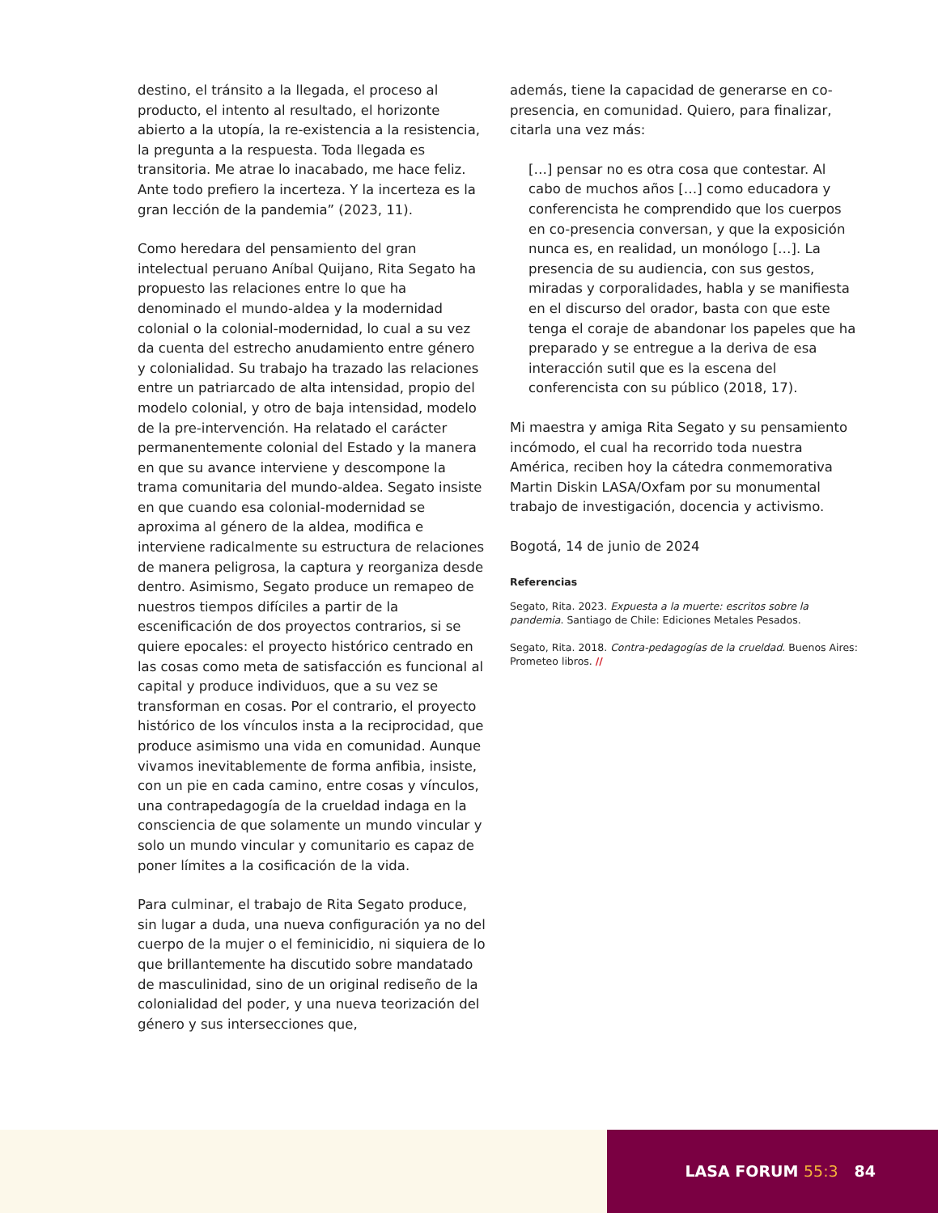destino, el tránsito a la llegada, el proceso al producto, el intento al resultado, el horizonte abierto a la utopía, la re-existencia a la resistencia, la pregunta a la respuesta. Toda llegada es transitoria. Me atrae lo inacabado, me hace feliz. Ante todo prefiero la incerteza. Y la incerteza es la gran lección de la pandemia” (2023, 11).
Como heredara del pensamiento del gran intelectual peruano Aníbal Quijano, Rita Segato ha propuesto las relaciones entre lo que ha denominado el mundo-aldea y la modernidad colonial o la colonial-modernidad, lo cual a su vez da cuenta del estrecho anudamiento entre género y colonialidad. Su trabajo ha trazado las relaciones entre un patriarcado de alta intensidad, propio del modelo colonial, y otro de baja intensidad, modelo de la pre-intervención. Ha relatado el carácter permanentemente colonial del Estado y la manera en que su avance interviene y descompone la trama comunitaria del mundo-aldea. Segato insiste en que cuando esa colonial-modernidad se aproxima al género de la aldea, modifica e interviene radicalmente su estructura de relaciones de manera peligrosa, la captura y reorganiza desde dentro. Asimismo, Segato produce un remapeo de nuestros tiempos difíciles a partir de la escenificación de dos proyectos contrarios, si se quiere epocales: el proyecto histórico centrado en las cosas como meta de satisfacción es funcional al capital y produce individuos, que a su vez se transforman en cosas. Por el contrario, el proyecto histórico de los vínculos insta a la reciprocidad, que produce asimismo una vida en comunidad. Aunque vivamos inevitablemente de forma anfibia, insiste, con un pie en cada camino, entre cosas y vínculos, una contrapedagogía de la crueldad indaga en la consciencia de que solamente un mundo vincular y solo un mundo vincular y comunitario es capaz de poner límites a la cosificación de la vida.
Para culminar, el trabajo de Rita Segato produce, sin lugar a duda, una nueva configuración ya no del cuerpo de la mujer o el feminicidio, ni siquiera de lo que brillantemente ha discutido sobre mandatado de masculinidad, sino de un original rediseño de la colonialidad del poder, y una nueva teorización del género y sus intersecciones que,
además, tiene la capacidad de generarse en co-presencia, en comunidad. Quiero, para finalizar, citarla una vez más:
[…] pensar no es otra cosa que contestar. Al cabo de muchos años […] como educadora y conferencista he comprendido que los cuerpos en co-presencia conversan, y que la exposición nunca es, en realidad, un monólogo […]. La presencia de su audiencia, con sus gestos, miradas y corporalidades, habla y se manifiesta en el discurso del orador, basta con que este tenga el coraje de abandonar los papeles que ha preparado y se entregue a la deriva de esa interacción sutil que es la escena del conferencista con su público (2018, 17).
Mi maestra y amiga Rita Segato y su pensamiento incómodo, el cual ha recorrido toda nuestra América, reciben hoy la cátedra conmemorativa Martin Diskin LASA/Oxfam por su monumental trabajo de investigación, docencia y activismo.
Bogotá, 14 de junio de 2024
Referencias
Segato, Rita. 2023. Expuesta a la muerte: escritos sobre la pandemia. Santiago de Chile: Ediciones Metales Pesados.
Segato, Rita. 2018. Contra-pedagogías de la crueldad. Buenos Aires: Prometeo libros. //
LASA FORUM 55:3 84